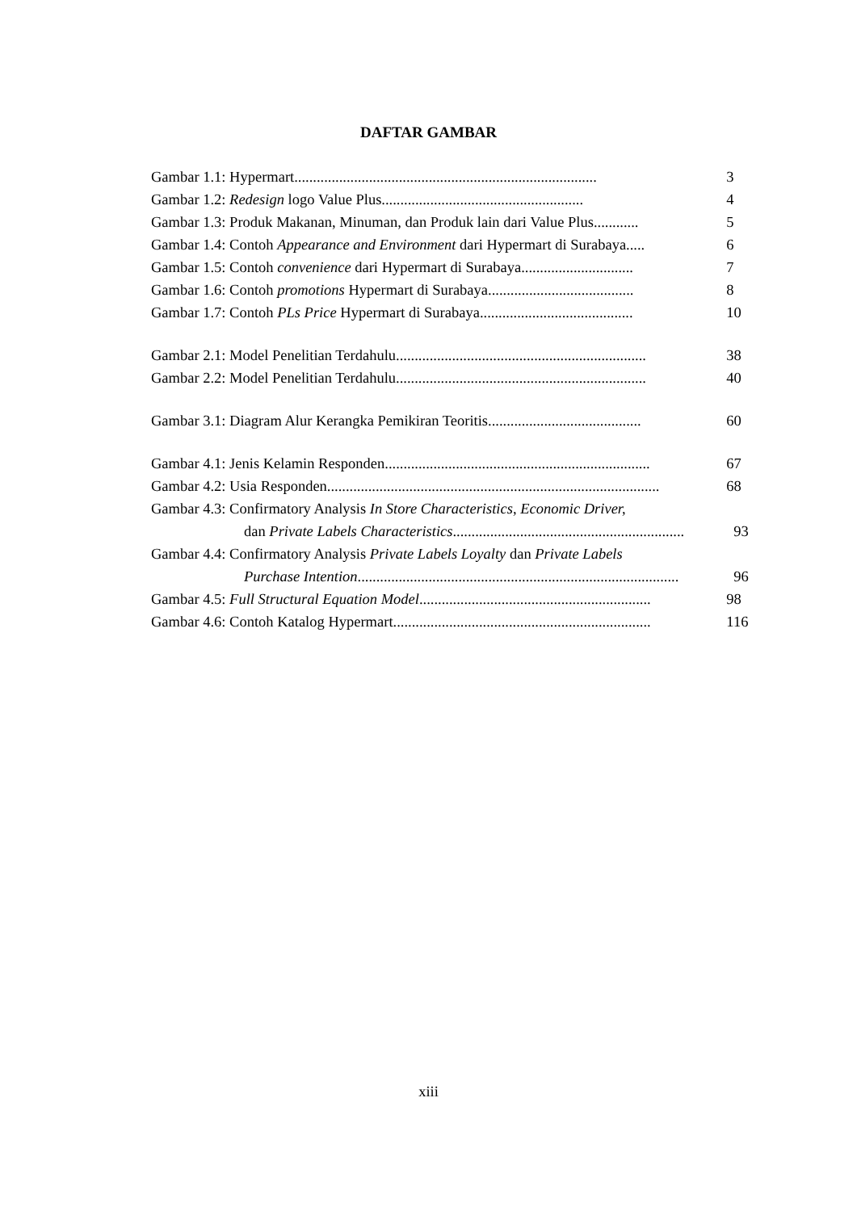DAFTAR GAMBAR
Gambar 1.1: Hypermart................................................................................. 3
Gambar 1.2: Redesign logo Value Plus...................................................... 4
Gambar 1.3: Produk Makanan, Minuman, dan Produk lain dari Value Plus............ 5
Gambar 1.4: Contoh Appearance and Environment dari Hypermart di Surabaya..... 6
Gambar 1.5: Contoh convenience dari Hypermart di Surabaya.............................. 7
Gambar 1.6: Contoh promotions Hypermart di Surabaya....................................... 8
Gambar 1.7: Contoh PLs Price Hypermart di Surabaya......................................... 10
Gambar 2.1: Model Penelitian Terdahulu................................................................... 38
Gambar 2.2: Model Penelitian Terdahulu................................................................... 40
Gambar 3.1: Diagram Alur Kerangka Pemikiran Teoritis......................................... 60
Gambar 4.1: Jenis Kelamin Responden....................................................................... 67
Gambar 4.2: Usia Responden......................................................................................... 68
Gambar 4.3: Confirmatory Analysis In Store Characteristics, Economic Driver,
dan Private Labels Characteristics.............................................................. 93
Gambar 4.4: Confirmatory Analysis Private Labels Loyalty dan Private Labels
Purchase Intention...................................................................................... 96
Gambar 4.5: Full Structural Equation Model.............................................................. 98
Gambar 4.6: Contoh Katalog Hypermart..................................................................... 116
xiii